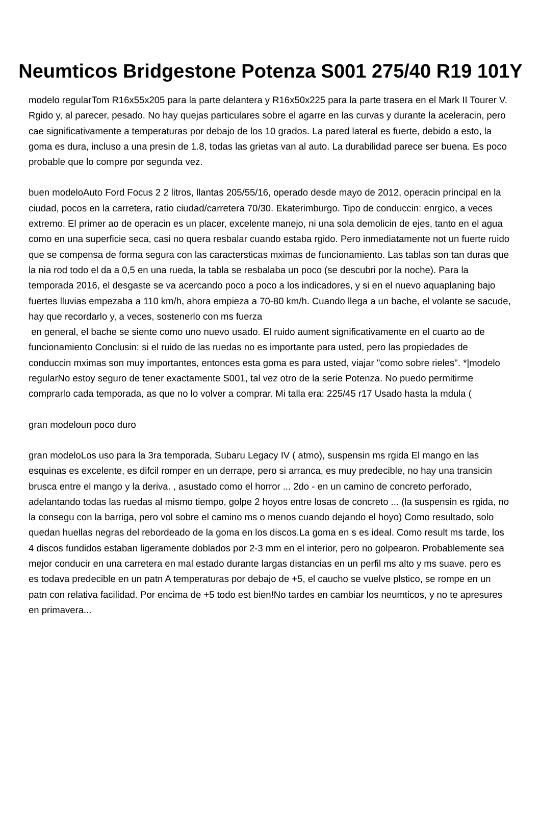Neumticos Bridgestone Potenza S001 275/40 R19 101Y
modelo regularTom R16x55x205 para la parte delantera y R16x50x225 para la parte trasera en el Mark II Tourer V. Rgido y, al parecer, pesado. No hay quejas particulares sobre el agarre en las curvas y durante la aceleracin, pero cae significativamente a temperaturas por debajo de los 10 grados. La pared lateral es fuerte, debido a esto, la goma es dura, incluso a una presin de 1.8, todas las grietas van al auto. La durabilidad parece ser buena. Es poco probable que lo compre por segunda vez.
buen modeloAuto Ford Focus 2 2 litros, llantas 205/55/16, operado desde mayo de 2012, operacin principal en la ciudad, pocos en la carretera, ratio ciudad/carretera 70/30. Ekaterimburgo. Tipo de conduccin: enrgico, a veces extremo. El primer ao de operacin es un placer, excelente manejo, ni una sola demolicin de ejes, tanto en el agua como en una superficie seca, casi no quera resbalar cuando estaba rgido. Pero inmediatamente not un fuerte ruido que se compensa de forma segura con las caractersticas mximas de funcionamiento. Las tablas son tan duras que la nia rod todo el da a 0,5 en una rueda, la tabla se resbalaba un poco (se descubri por la noche). Para la temporada 2016, el desgaste se va acercando poco a poco a los indicadores, y si en el nuevo aquaplaning bajo fuertes lluvias empezaba a 110 km/h, ahora empieza a 70-80 km/h. Cuando llega a un bache, el volante se sacude, hay que recordarlo y, a veces, sostenerlo con ms fuerza
en general, el bache se siente como uno nuevo usado. El ruido aument significativamente en el cuarto ao de funcionamiento Conclusin: si el ruido de las ruedas no es importante para usted, pero las propiedades de conduccin mximas son muy importantes, entonces esta goma es para usted, viajar "como sobre rieles". *|modelo regularNo estoy seguro de tener exactamente S001, tal vez otro de la serie Potenza. No puedo permitirme comprarlo cada temporada, as que no lo volver a comprar. Mi talla era: 225/45 r17 Usado hasta la mdula (
gran modeloun poco duro
gran modeloLos uso para la 3ra temporada, Subaru Legacy IV ( atmo), suspensin ms rgida El mango en las esquinas es excelente, es difcil romper en un derrape, pero si arranca, es muy predecible, no hay una transicin brusca entre el mango y la deriva. , asustado como el horror ... 2do - en un camino de concreto perforado, adelantando todas las ruedas al mismo tiempo, golpe 2 hoyos entre losas de concreto ... (la suspensin es rgida, no la consegu con la barriga, pero vol sobre el camino ms o menos cuando dejando el hoyo) Como resultado, solo quedan huellas negras del rebordeado de la goma en los discos.La goma en s es ideal. Como result ms tarde, los 4 discos fundidos estaban ligeramente doblados por 2-3 mm en el interior, pero no golpearon. Probablemente sea mejor conducir en una carretera en mal estado durante largas distancias en un perfil ms alto y ms suave. pero es es todava predecible en un patn A temperaturas por debajo de +5, el caucho se vuelve plstico, se rompe en un patn con relativa facilidad. Por encima de +5 todo est bien!No tardes en cambiar los neumticos, y no te apresures en primavera...